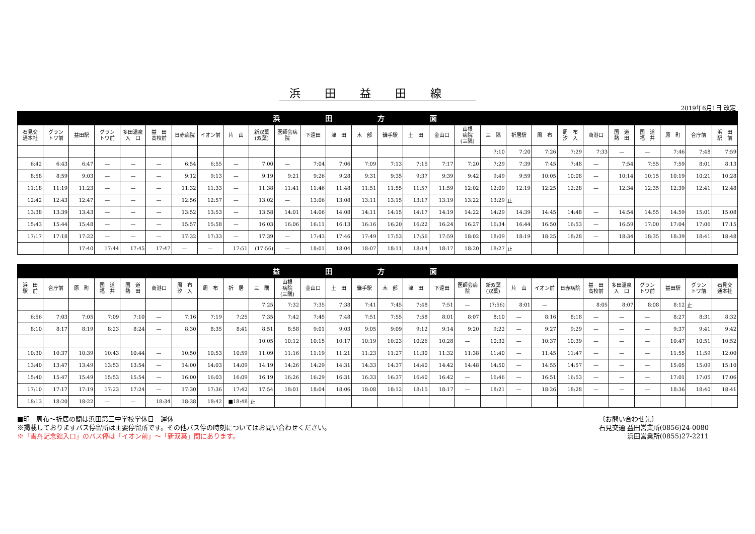浜田益田線
2019年6月1日 改定
| 浜田方面 | | | | | | | | | | | | | | | | | | | | | | | | | | | |
| --- | --- | --- | --- | --- | --- | --- | --- | --- | --- | --- | --- | --- | --- | --- | --- | --- | --- | --- | --- | --- | --- | --- | --- | --- | --- | --- | --- |
| 石見交 通本社 | グラン トワ前 | 益田駅 | グラン トワ前 | 多田温泉 入 口 | 益 田 高校前 | 日赤病院 | イオン前 | 片 山 | 新双葉 (双葉) | 医師会病 院 | 下遠田 | 津 田 | 木 部 | 鎌手駅 | 土 田 | 金山口 | 山根 病院 (三隅) | 三 隅 | 折居駅 | 周 布 | 周 布 汐 入 | 商港口 | 国 道 熱 田 | 国 道 福 井 | 原 町 | 合庁前 | 浜 田 駅 前 |
| | | | | | | | | | | | | | | | | | | 7:10 | 7:20 | 7:26 | 7:29 | 7:33 | — | — | 7:46 | 7:48 | 7:59 |
| 6:42 | 6:43 | 6:47 | — | — | — | 6:54 | 6:55 | — | 7:00 | — | 7:04 | 7:06 | 7:09 | 7:13 | 7:15 | 7:17 | 7:20 | 7:29 | 7:39 | 7:45 | 7:48 | — | 7:54 | 7:55 | 7:59 | 8:01 | 8:13 |
| 8:58 | 8:59 | 9:03 | — | — | — | 9:12 | 9:13 | — | 9:19 | 9:21 | 9:26 | 9:28 | 9:31 | 9:35 | 9:37 | 9:39 | 9:42 | 9:49 | 9:59 | 10:05 | 10:08 | — | 10:14 | 10:15 | 10:19 | 10:21 | 10:28 |
| 11:18 | 11:19 | 11:23 | — | — | — | 11:32 | 11:33 | — | 11:38 | 11:41 | 11:46 | 11:48 | 11:51 | 11:55 | 11:57 | 11:59 | 12:02 | 12:09 | 12:19 | 12:25 | 12:28 | — | 12:34 | 12:35 | 12:39 | 12:41 | 12:48 |
| 12:42 | 12:43 | 12:47 | — | — | — | 12:56 | 12:57 | — | 13:02 | — | 13:06 | 13:08 | 13:11 | 13:15 | 13:17 | 13:19 | 13:22 | 13:29 | 止 | | | | | | | | |
| 13:38 | 13:39 | 13:43 | — | — | — | 13:52 | 13:53 | — | 13:58 | 14:01 | 14:06 | 14:08 | 14:11 | 14:15 | 14:17 | 14:19 | 14:22 | 14:29 | 14:39 | 14:45 | 14:48 | — | 14:54 | 14:55 | 14:59 | 15:01 | 15:08 |
| 15:43 | 15:44 | 15:48 | — | — | — | 15:57 | 15:58 | — | 16:03 | 16:06 | 16:11 | 16:13 | 16:16 | 16:20 | 16:22 | 16:24 | 16:27 | 16:34 | 16:44 | 16:50 | 16:53 | — | 16:59 | 17:00 | 17:04 | 17:06 | 17:15 |
| 17:17 | 17:18 | 17:22 | — | — | — | 17:32 | 17:33 | — | 17:39 | — | 17:43 | 17:46 | 17:49 | 17:53 | 17:56 | 17:59 | 18:02 | 18:09 | 18:19 | 18:25 | 18:28 | — | 18:34 | 18:35 | 18:39 | 18:41 | 18:48 |
| | | 17:40 | 17:44 | 17:45 | 17:47 | — | — | 17:51 | (17:56) | — | 18:01 | 18:04 | 18:07 | 18:11 | 18:14 | 18:17 | 18:20 | 18:27 | 止 | | | | | | | | |
| 益田方面 | | | | | | | | | | | | | | | | | | | | | | | | | | | |
| --- | --- | --- | --- | --- | --- | --- | --- | --- | --- | --- | --- | --- | --- | --- | --- | --- | --- | --- | --- | --- | --- | --- | --- | --- | --- | --- | --- |
| 浜 田 駅 前 | 合庁前 | 原 町 | 国 道 福 井 | 国 道 熱 田 | 商港口 | 周 布 汐 入 | 周 布 | 折 居 | 三 隅 | 山根 病院 (三隅) | 金山口 | 土 田 | 鎌手駅 | 木 部 | 津 田 | 下遠田 | 医師会病 院 | 新双葉 (双葉) | 片 山 | イオン前 | 日赤病院 | 益 田 高校前 | 多田温泉 入 口 | グラン トワ前 | 益田駅 | グラン トワ前 | 石見交 通本社 |
| | | | | | | | | | 7:25 | 7:32 | 7:35 | 7:38 | 7:41 | 7:45 | 7:48 | 7:51 | — | (7:56) | 8:01 | — | | 8:05 | 8:07 | 8:08 | 8:12 | 止 | |
| 6:56 | 7:03 | 7:05 | 7:09 | 7:10 | — | 7:16 | 7:19 | 7:25 | 7:35 | 7:42 | 7:45 | 7:48 | 7:51 | 7:55 | 7:58 | 8:01 | 8:07 | 8:10 | — | 8:16 | 8:18 | — | — | — | 8:27 | 8:31 | 8:32 |
| 8:10 | 8:17 | 8:19 | 8:23 | 8:24 | — | 8:30 | 8:35 | 8:41 | 8:51 | 8:58 | 9:01 | 9:03 | 9:05 | 9:09 | 9:12 | 9:14 | 9:20 | 9:22 | — | 9:27 | 9:29 | — | — | — | 9:37 | 9:41 | 9:42 |
| | | | | | | | | | 10:05 | 10:12 | 10:15 | 10:17 | 10:19 | 10:23 | 10:26 | 10:28 | — | 10:32 | — | 10:37 | 10:39 | — | — | — | 10:47 | 10:51 | 10:52 |
| 10:30 | 10:37 | 10:39 | 10:43 | 10:44 | — | 10:50 | 10:53 | 10:59 | 11:09 | 11:16 | 11:19 | 11:21 | 11:23 | 11:27 | 11:30 | 11:32 | 11:38 | 11:40 | — | 11:45 | 11:47 | — | — | — | 11:55 | 11:59 | 12:00 |
| 13:40 | 13:47 | 13:49 | 13:53 | 13:54 | — | 14:00 | 14:03 | 14:09 | 14:19 | 14:26 | 14:29 | 14:31 | 14:33 | 14:37 | 14:40 | 14:42 | 14:48 | 14:50 | — | 14:55 | 14:57 | — | — | — | 15:05 | 15:09 | 15:10 |
| 15:40 | 15:47 | 15:49 | 15:53 | 15:54 | — | 16:00 | 16:03 | 16:09 | 16:19 | 16:26 | 16:29 | 16:31 | 16:33 | 16:37 | 16:40 | 16:42 | — | 16:46 | — | 16:51 | 16:53 | — | — | — | 17:01 | 17:05 | 17:06 |
| 17:10 | 17:17 | 17:19 | 17:23 | 17:24 | — | 17:30 | 17:36 | 17:42 | 17:54 | 18:01 | 18:04 | 18:06 | 18:08 | 18:12 | 18:15 | 18:17 | — | 18:21 | — | 18:26 | 18:28 | — | — | — | 18:36 | 18:40 | 18:41 |
| 18:13 | 18:20 | 18:22 | — | — | 18:34 | 18:38 | 18:42 | ■18:48 | 止 | | | | | | | | | | | | | | | | | | |
■印　周布～折居の間は浜田第三中学校学休日　運休
※掲載しておりますバス停留所は主要停留所です。その他バス停の時刻についてはお問い合わせください。
※「雪舟記念館入口」のバス停は「イオン前」～「新双葉」間にあります。
〔お問い合わせ先〕
石見交通 益田営業所(0856)24-0080
浜田営業所(0855)27-2211